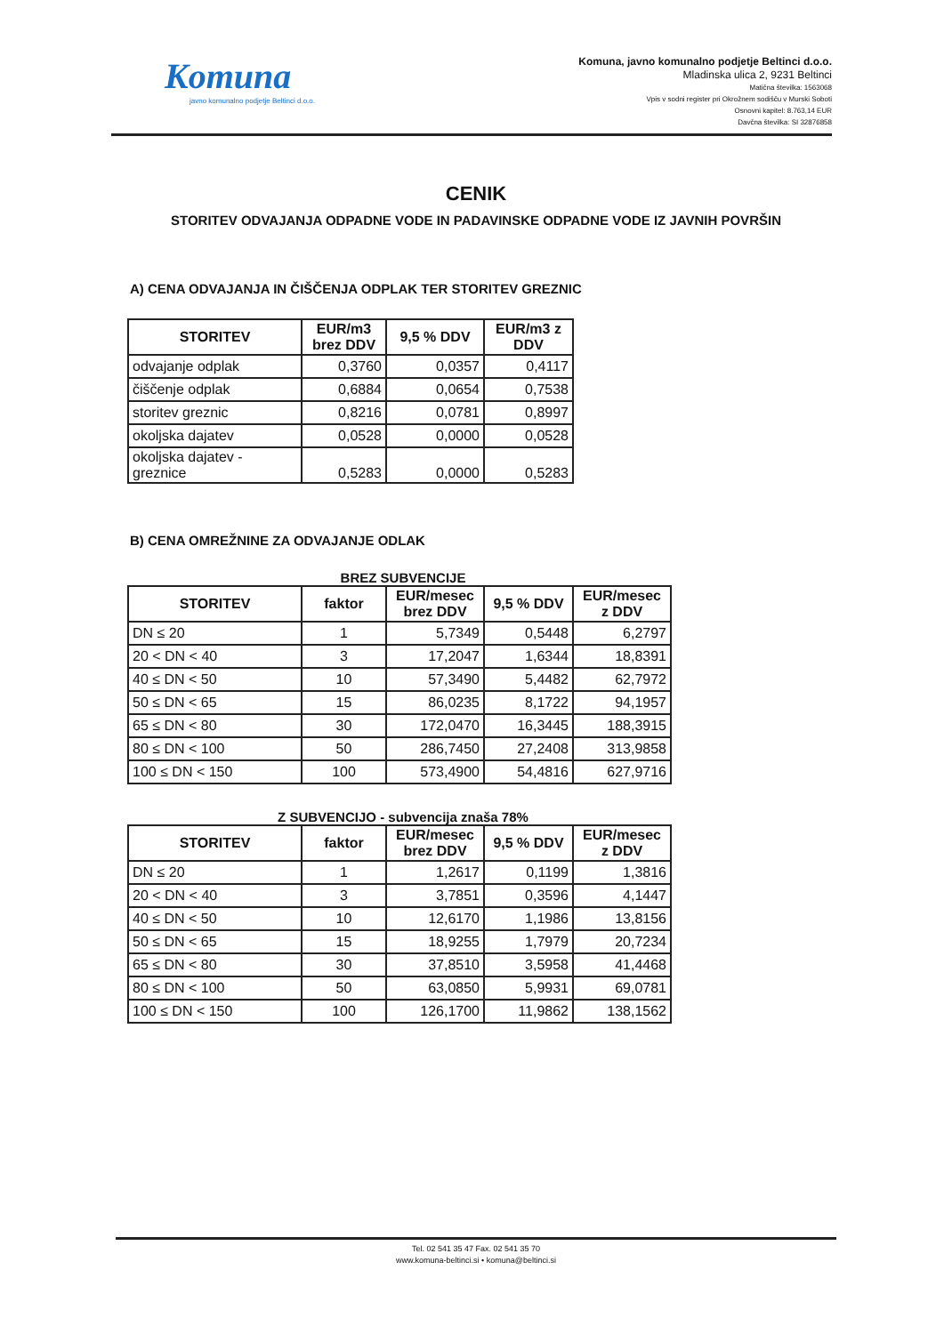Komuna
javno komunalno podjetje Beltinci d.o.o.
Komuna, javno komunalno podjetje Beltinci d.o.o.
Mladinska ulica 2, 9231 Beltinci
Matična številka: 1563068
Vpis v sodni register pri Okrožnem sodišču v Murski Soboti
Osnovni kapitel: 8.763,14 EUR
Davčna številka: SI 32876858
CENIK
STORITEV ODVAJANJA ODPADNE VODE IN PADAVINSKE ODPADNE VODE IZ JAVNIH POVRŠIN
A) CENA ODVAJANJA IN ČIŠČENJA ODPLAK TER STORITEV GREZNIC
| STORITEV | EUR/m3 brez DDV | 9,5 % DDV | EUR/m3 z DDV |
| --- | --- | --- | --- |
| odvajanje odplak | 0,3760 | 0,0357 | 0,4117 |
| čiščenje odplak | 0,6884 | 0,0654 | 0,7538 |
| storitev greznic | 0,8216 | 0,0781 | 0,8997 |
| okoljska dajatev | 0,0528 | 0,0000 | 0,0528 |
| okoljska dajatev - greznice | 0,5283 | 0,0000 | 0,5283 |
B) CENA OMREŽNINE ZA ODVAJANJE ODLAK
BREZ SUBVENCIJE
| STORITEV | faktor | EUR/mesec brez DDV | 9,5 % DDV | EUR/mesec z DDV |
| --- | --- | --- | --- | --- |
| DN ≤ 20 | 1 | 5,7349 | 0,5448 | 6,2797 |
| 20 < DN < 40 | 3 | 17,2047 | 1,6344 | 18,8391 |
| 40 ≤ DN < 50 | 10 | 57,3490 | 5,4482 | 62,7972 |
| 50 ≤ DN < 65 | 15 | 86,0235 | 8,1722 | 94,1957 |
| 65 ≤ DN < 80 | 30 | 172,0470 | 16,3445 | 188,3915 |
| 80 ≤ DN < 100 | 50 | 286,7450 | 27,2408 | 313,9858 |
| 100 ≤ DN < 150 | 100 | 573,4900 | 54,4816 | 627,9716 |
Z SUBVENCIJO - subvencija znaša 78%
| STORITEV | faktor | EUR/mesec brez DDV | 9,5 % DDV | EUR/mesec z DDV |
| --- | --- | --- | --- | --- |
| DN ≤ 20 | 1 | 1,2617 | 0,1199 | 1,3816 |
| 20 < DN < 40 | 3 | 3,7851 | 0,3596 | 4,1447 |
| 40 ≤ DN < 50 | 10 | 12,6170 | 1,1986 | 13,8156 |
| 50 ≤ DN < 65 | 15 | 18,9255 | 1,7979 | 20,7234 |
| 65 ≤ DN < 80 | 30 | 37,8510 | 3,5958 | 41,4468 |
| 80 ≤ DN < 100 | 50 | 63,0850 | 5,9931 | 69,0781 |
| 100 ≤ DN < 150 | 100 | 126,1700 | 11,9862 | 138,1562 |
Tel. 02 541 35 47 Fax. 02 541 35 70
www.komuna-beltinci.si • komuna@beltinci.si